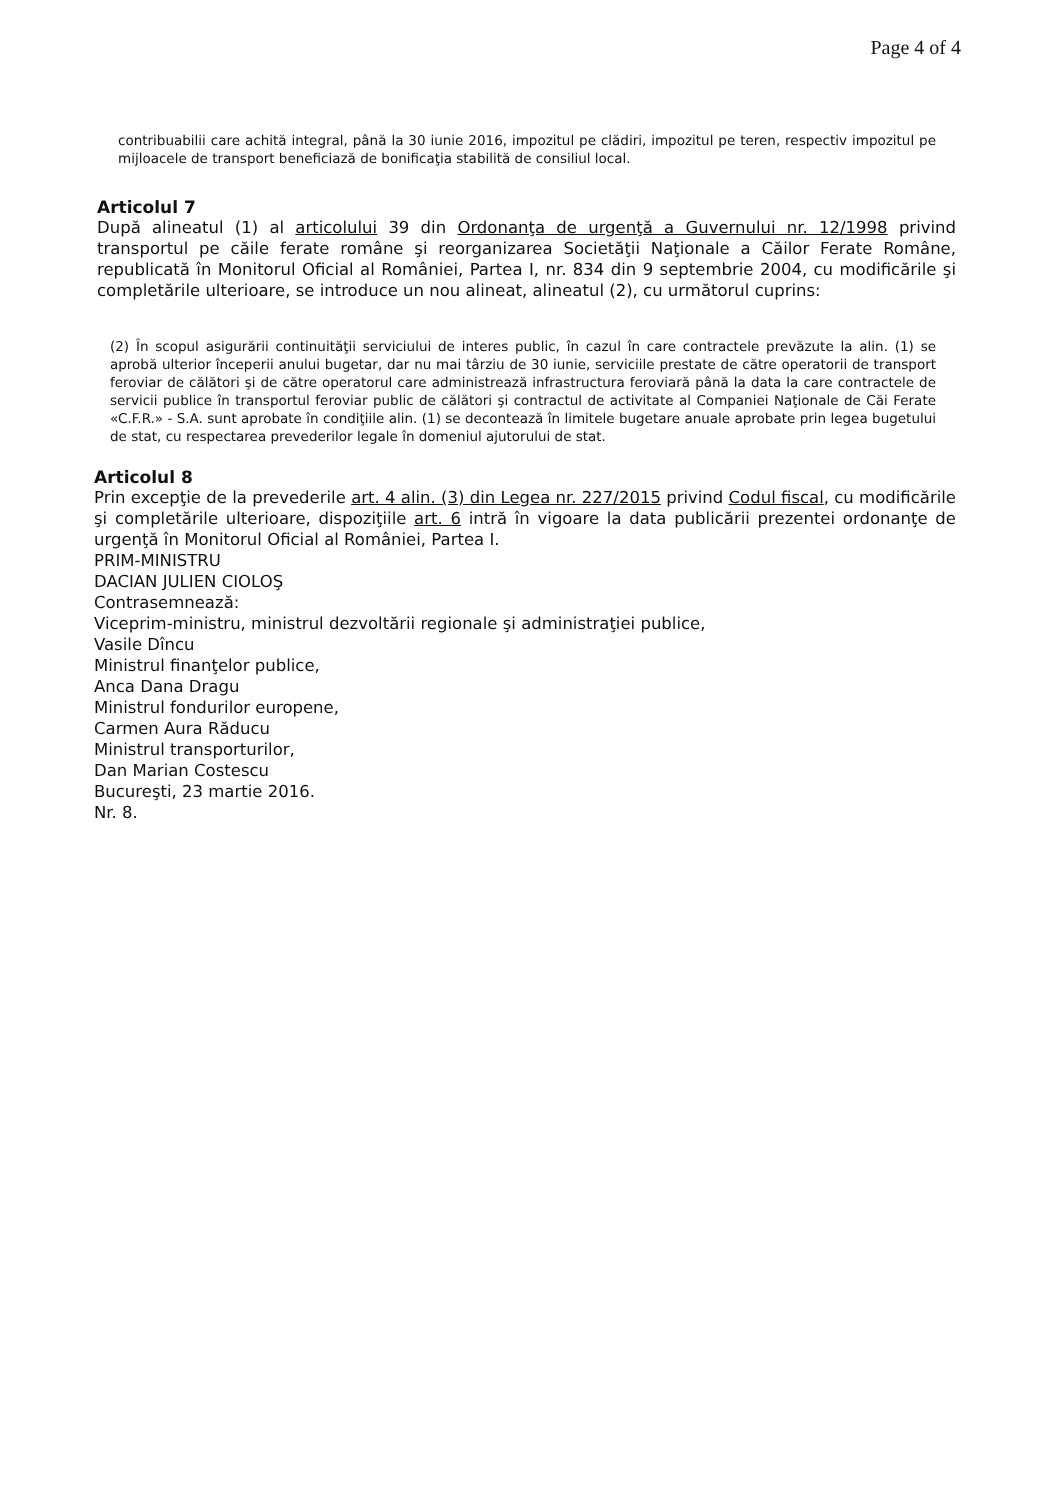Page 4 of 4
contribuabilii care achită integral, până la 30 iunie 2016, impozitul pe clădiri, impozitul pe teren, respectiv impozitul pe mijloacele de transport beneficiază de bonificaţia stabilită de consiliul local.
Articolul 7
După alineatul (1) al articolului 39 din Ordonanţa de urgenţă a Guvernului nr. 12/1998 privind transportul pe căile ferate române şi reorganizarea Societăţii Naţionale a Căilor Ferate Române, republicată în Monitorul Oficial al României, Partea I, nr. 834 din 9 septembrie 2004, cu modificările şi completările ulterioare, se introduce un nou alineat, alineatul (2), cu următorul cuprins:
(2) În scopul asigurării continuităţii serviciului de interes public, în cazul în care contractele prevăzute la alin. (1) se aprobă ulterior începerii anului bugetar, dar nu mai târziu de 30 iunie, serviciile prestate de către operatorii de transport feroviar de călători şi de către operatorul care administrează infrastructura feroviară până la data la care contractele de servicii publice în transportul feroviar public de călători şi contractul de activitate al Companiei Naţionale de Căi Ferate «C.F.R.» - S.A. sunt aprobate în condiţiile alin. (1) se decontează în limitele bugetare anuale aprobate prin legea bugetului de stat, cu respectarea prevederilor legale în domeniul ajutorului de stat.
Articolul 8
Prin excepţie de la prevederile art. 4 alin. (3) din Legea nr. 227/2015 privind Codul fiscal, cu modificările şi completările ulterioare, dispoziţiile art. 6 intră în vigoare la data publicării prezentei ordonanţe de urgenţă în Monitorul Oficial al României, Partea I.
PRIM-MINISTRU
DACIAN JULIEN CIOLOŞ
Contrasemnează:
Viceprim-ministru, ministrul dezvoltării regionale şi administraţiei publice,
Vasile Dîncu
Ministrul finanţelor publice,
Anca Dana Dragu
Ministrul fondurilor europene,
Carmen Aura Răducu
Ministrul transporturilor,
Dan Marian Costescu
Bucureşti, 23 martie 2016.
Nr. 8.